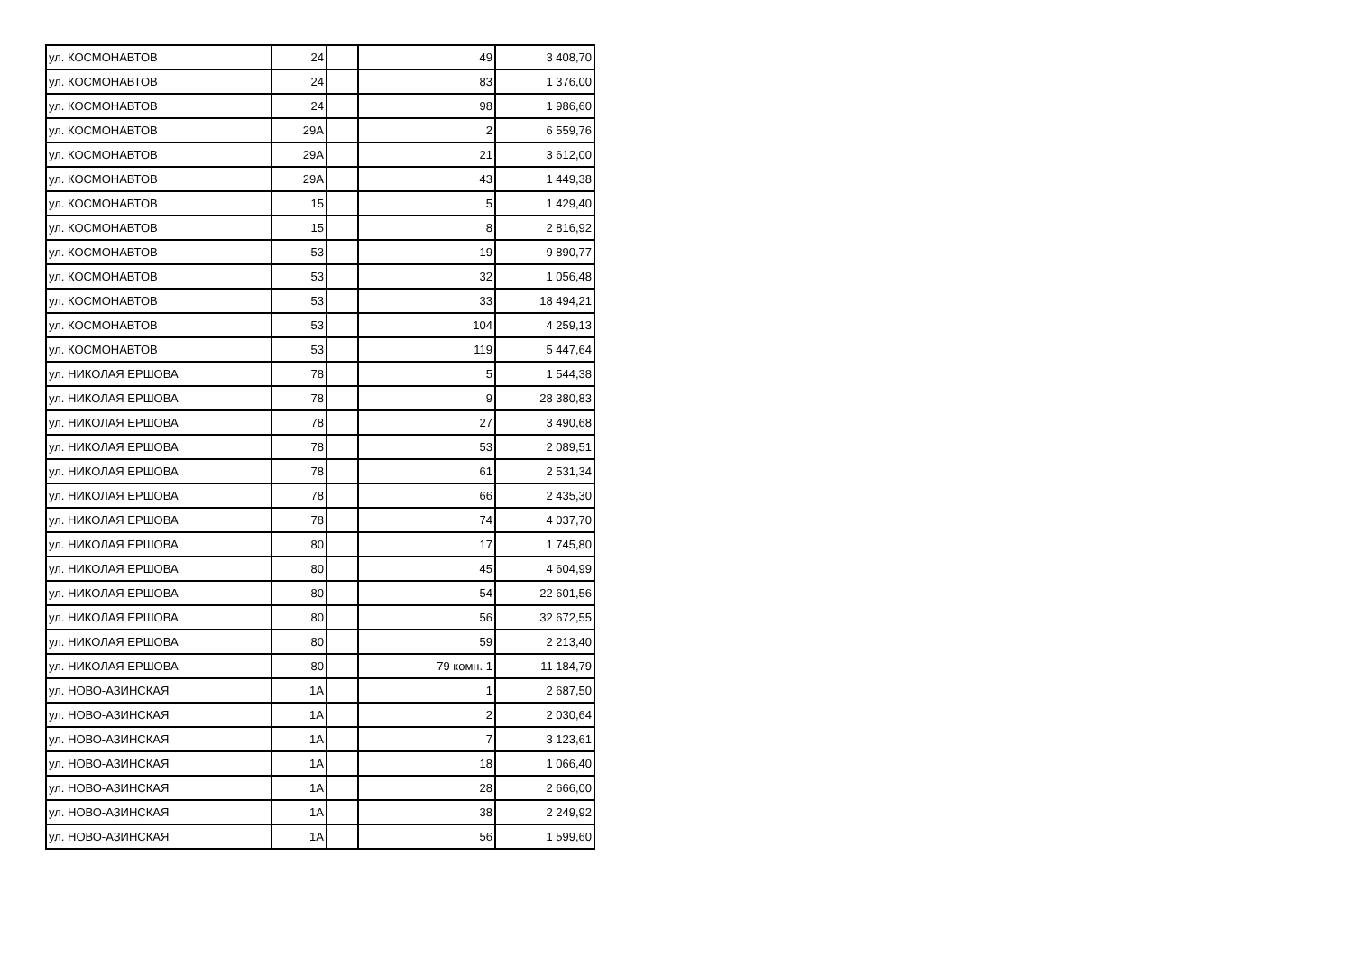| ул. КОСМОНАВТОВ | 24 | | 49 | 3 408,70 |
| ул. КОСМОНАВТОВ | 24 | | 83 | 1 376,00 |
| ул. КОСМОНАВТОВ | 24 | | 98 | 1 986,60 |
| ул. КОСМОНАВТОВ | 29А | | 2 | 6 559,76 |
| ул. КОСМОНАВТОВ | 29А | | 21 | 3 612,00 |
| ул. КОСМОНАВТОВ | 29А | | 43 | 1 449,38 |
| ул. КОСМОНАВТОВ | 15 | | 5 | 1 429,40 |
| ул. КОСМОНАВТОВ | 15 | | 8 | 2 816,92 |
| ул. КОСМОНАВТОВ | 53 | | 19 | 9 890,77 |
| ул. КОСМОНАВТОВ | 53 | | 32 | 1 056,48 |
| ул. КОСМОНАВТОВ | 53 | | 33 | 18 494,21 |
| ул. КОСМОНАВТОВ | 53 | | 104 | 4 259,13 |
| ул. КОСМОНАВТОВ | 53 | | 119 | 5 447,64 |
| ул. НИКОЛАЯ ЕРШОВА | 78 | | 5 | 1 544,38 |
| ул. НИКОЛАЯ ЕРШОВА | 78 | | 9 | 28 380,83 |
| ул. НИКОЛАЯ ЕРШОВА | 78 | | 27 | 3 490,68 |
| ул. НИКОЛАЯ ЕРШОВА | 78 | | 53 | 2 089,51 |
| ул. НИКОЛАЯ ЕРШОВА | 78 | | 61 | 2 531,34 |
| ул. НИКОЛАЯ ЕРШОВА | 78 | | 66 | 2 435,30 |
| ул. НИКОЛАЯ ЕРШОВА | 78 | | 74 | 4 037,70 |
| ул. НИКОЛАЯ ЕРШОВА | 80 | | 17 | 1 745,80 |
| ул. НИКОЛАЯ ЕРШОВА | 80 | | 45 | 4 604,99 |
| ул. НИКОЛАЯ ЕРШОВА | 80 | | 54 | 22 601,56 |
| ул. НИКОЛАЯ ЕРШОВА | 80 | | 56 | 32 672,55 |
| ул. НИКОЛАЯ ЕРШОВА | 80 | | 59 | 2 213,40 |
| ул. НИКОЛАЯ ЕРШОВА | 80 | | 79 комн. 1 | 11 184,79 |
| ул. НОВО-АЗИНСКАЯ | 1А | | 1 | 2 687,50 |
| ул. НОВО-АЗИНСКАЯ | 1А | | 2 | 2 030,64 |
| ул. НОВО-АЗИНСКАЯ | 1А | | 7 | 3 123,61 |
| ул. НОВО-АЗИНСКАЯ | 1А | | 18 | 1 066,40 |
| ул. НОВО-АЗИНСКАЯ | 1А | | 28 | 2 666,00 |
| ул. НОВО-АЗИНСКАЯ | 1А | | 38 | 2 249,92 |
| ул. НОВО-АЗИНСКАЯ | 1А | | 56 | 1 599,60 |